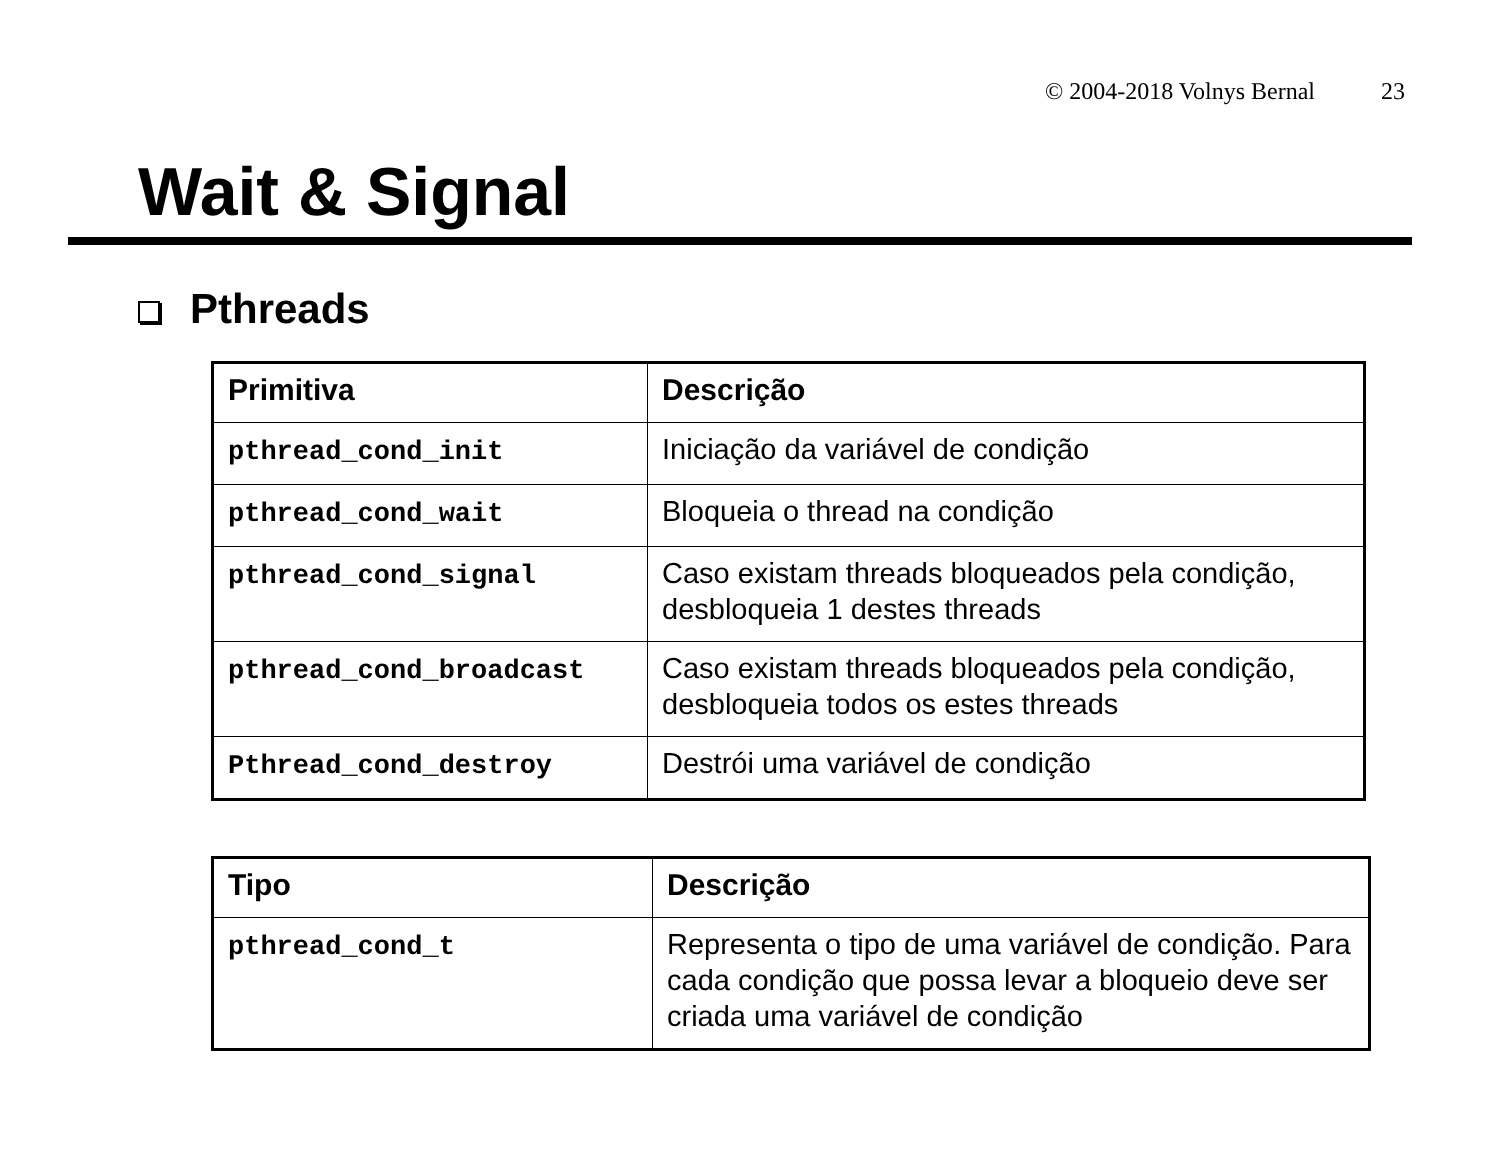© 2004-2018 Volnys Bernal 23
Wait & Signal
Pthreads
| Primitiva | Descrição |
| --- | --- |
| pthread_cond_init | Iniciação da variável de condição |
| pthread_cond_wait | Bloqueia o thread na condição |
| pthread_cond_signal | Caso existam threads bloqueados pela condição, desbloqueia 1 destes threads |
| pthread_cond_broadcast | Caso existam threads bloqueados pela condição, desbloqueia todos os estes threads |
| Pthread_cond_destroy | Destrói uma variável de condição |
| Tipo | Descrição |
| --- | --- |
| pthread_cond_t | Representa o tipo de uma variável de condição. Para cada condição que possa levar a bloqueio deve ser criada uma variável de condição |